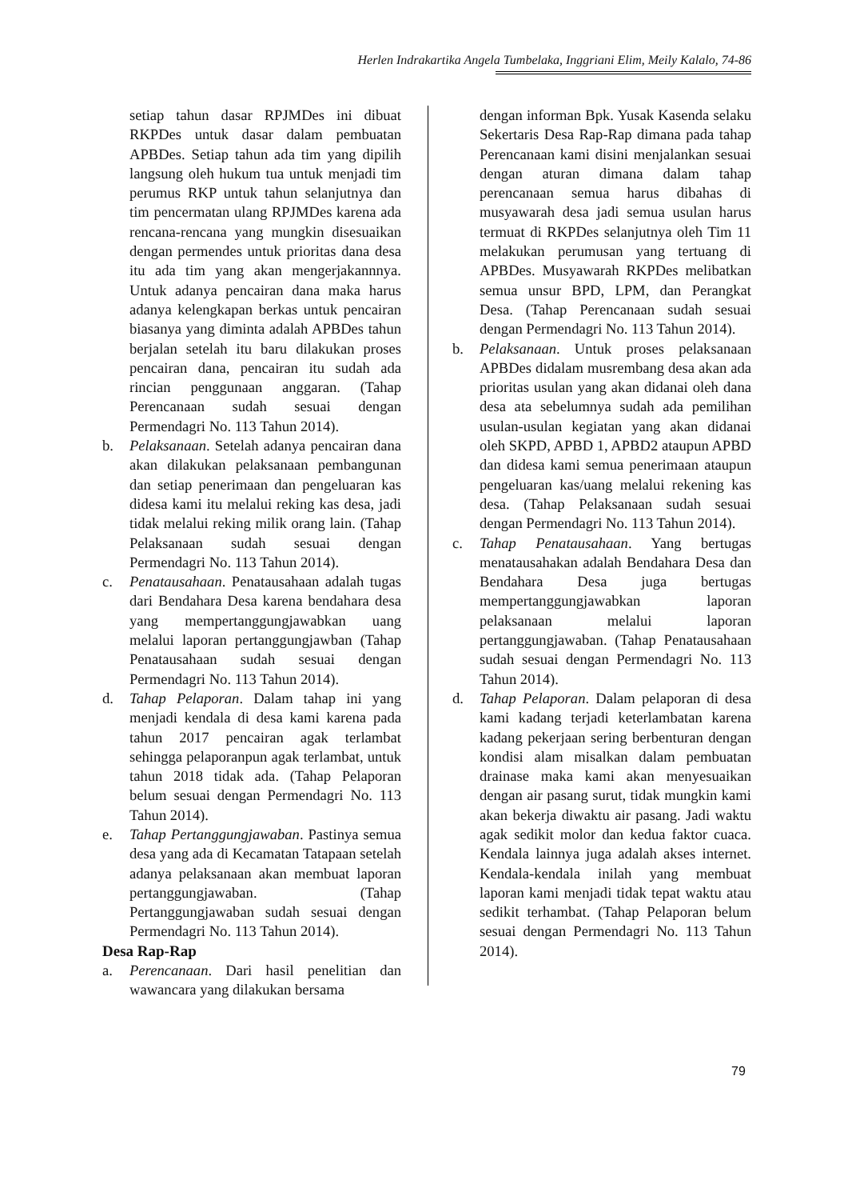Herlen Indrakartika Angela Tumbelaka, Inggriani Elim, Meily Kalalo, 74-86
setiap tahun dasar RPJMDes ini dibuat RKPDes untuk dasar dalam pembuatan APBDes. Setiap tahun ada tim yang dipilih langsung oleh hukum tua untuk menjadi tim perumus RKP untuk tahun selanjutnya dan tim pencermatan ulang RPJMDes karena ada rencana-rencana yang mungkin disesuaikan dengan permendes untuk prioritas dana desa itu ada tim yang akan mengerjakannnya. Untuk adanya pencairan dana maka harus adanya kelengkapan berkas untuk pencairan biasanya yang diminta adalah APBDes tahun berjalan setelah itu baru dilakukan proses pencairan dana, pencairan itu sudah ada rincian penggunaan anggaran. (Tahap Perencanaan sudah sesuai dengan Permendagri No. 113 Tahun 2014).
b. Pelaksanaan. Setelah adanya pencairan dana akan dilakukan pelaksanaan pembangunan dan setiap penerimaan dan pengeluaran kas didesa kami itu melalui reking kas desa, jadi tidak melalui reking milik orang lain. (Tahap Pelaksanaan sudah sesuai dengan Permendagri No. 113 Tahun 2014).
c. Penatausahaan. Penatausahaan adalah tugas dari Bendahara Desa karena bendahara desa yang mempertanggungjawabkan uang melalui laporan pertanggungjawban (Tahap Penatausahaan sudah sesuai dengan Permendagri No. 113 Tahun 2014).
d. Tahap Pelaporan. Dalam tahap ini yang menjadi kendala di desa kami karena pada tahun 2017 pencairan agak terlambat sehingga pelaporanpun agak terlambat, untuk tahun 2018 tidak ada. (Tahap Pelaporan belum sesuai dengan Permendagri No. 113 Tahun 2014).
e. Tahap Pertanggungjawaban. Pastinya semua desa yang ada di Kecamatan Tatapaan setelah adanya pelaksanaan akan membuat laporan pertanggungjawaban. (Tahap Pertanggungjawaban sudah sesuai dengan Permendagri No. 113 Tahun 2014).
Desa Rap-Rap
a. Perencanaan. Dari hasil penelitian dan wawancara yang dilakukan bersama
dengan informan Bpk. Yusak Kasenda selaku Sekertaris Desa Rap-Rap dimana pada tahap Perencanaan kami disini menjalankan sesuai dengan aturan dimana dalam tahap perencanaan semua harus dibahas di musyawarah desa jadi semua usulan harus termuat di RKPDes selanjutnya oleh Tim 11 melakukan perumusan yang tertuang di APBDes. Musyawarah RKPDes melibatkan semua unsur BPD, LPM, dan Perangkat Desa. (Tahap Perencanaan sudah sesuai dengan Permendagri No. 113 Tahun 2014).
b. Pelaksanaan. Untuk proses pelaksanaan APBDes didalam musrembang desa akan ada prioritas usulan yang akan didanai oleh dana desa ata sebelumnya sudah ada pemilihan usulan-usulan kegiatan yang akan didanai oleh SKPD, APBD 1, APBD2 ataupun APBD dan didesa kami semua penerimaan ataupun pengeluaran kas/uang melalui rekening kas desa. (Tahap Pelaksanaan sudah sesuai dengan Permendagri No. 113 Tahun 2014).
c. Tahap Penatausahaan. Yang bertugas menatausahakan adalah Bendahara Desa dan Bendahara Desa juga bertugas mempertanggungjawabkan laporan pelaksanaan melalui laporan pertanggungjawaban. (Tahap Penatausahaan sudah sesuai dengan Permendagri No. 113 Tahun 2014).
d. Tahap Pelaporan. Dalam pelaporan di desa kami kadang terjadi keterlambatan karena kadang pekerjaan sering berbenturan dengan kondisi alam misalkan dalam pembuatan drainase maka kami akan menyesuaikan dengan air pasang surut, tidak mungkin kami akan bekerja diwaktu air pasang. Jadi waktu agak sedikit molor dan kedua faktor cuaca. Kendala lainnya juga adalah akses internet. Kendala-kendala inilah yang membuat laporan kami menjadi tidak tepat waktu atau sedikit terhambat. (Tahap Pelaporan belum sesuai dengan Permendagri No. 113 Tahun 2014).
79